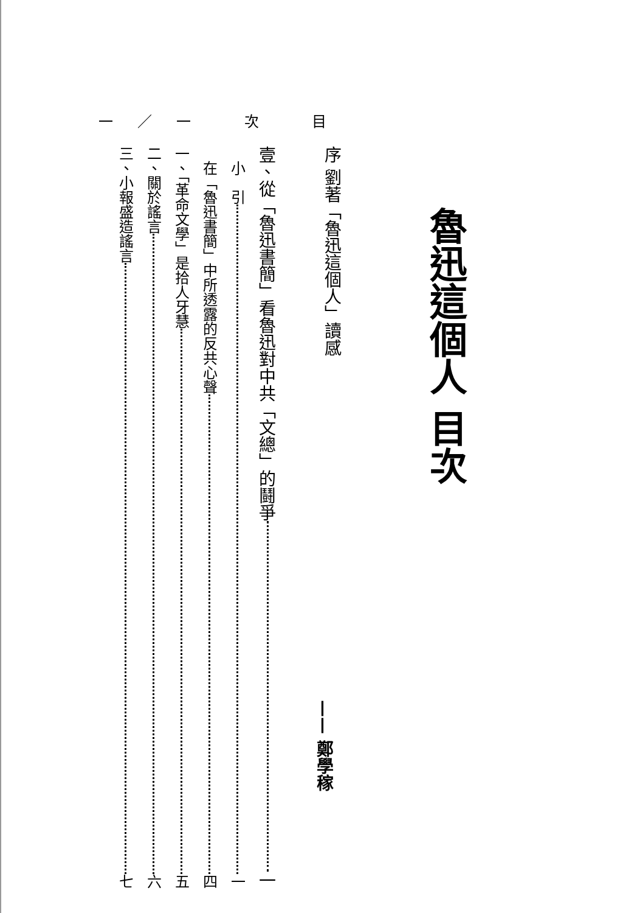一／一 次 目
魯迅這個人 目次
序 劉著「魯迅這個人」讀感
—— 鄭學稼
壹、從「魯迅書簡」看魯迅對中共「文總」的鬪爭 一
　小　引 一
　在「魯迅書簡」中所透露的反共心聲 四
一、「革命文學」是拾人牙慧 五
二、關於謠言 六
三、小報盛造謠言 七